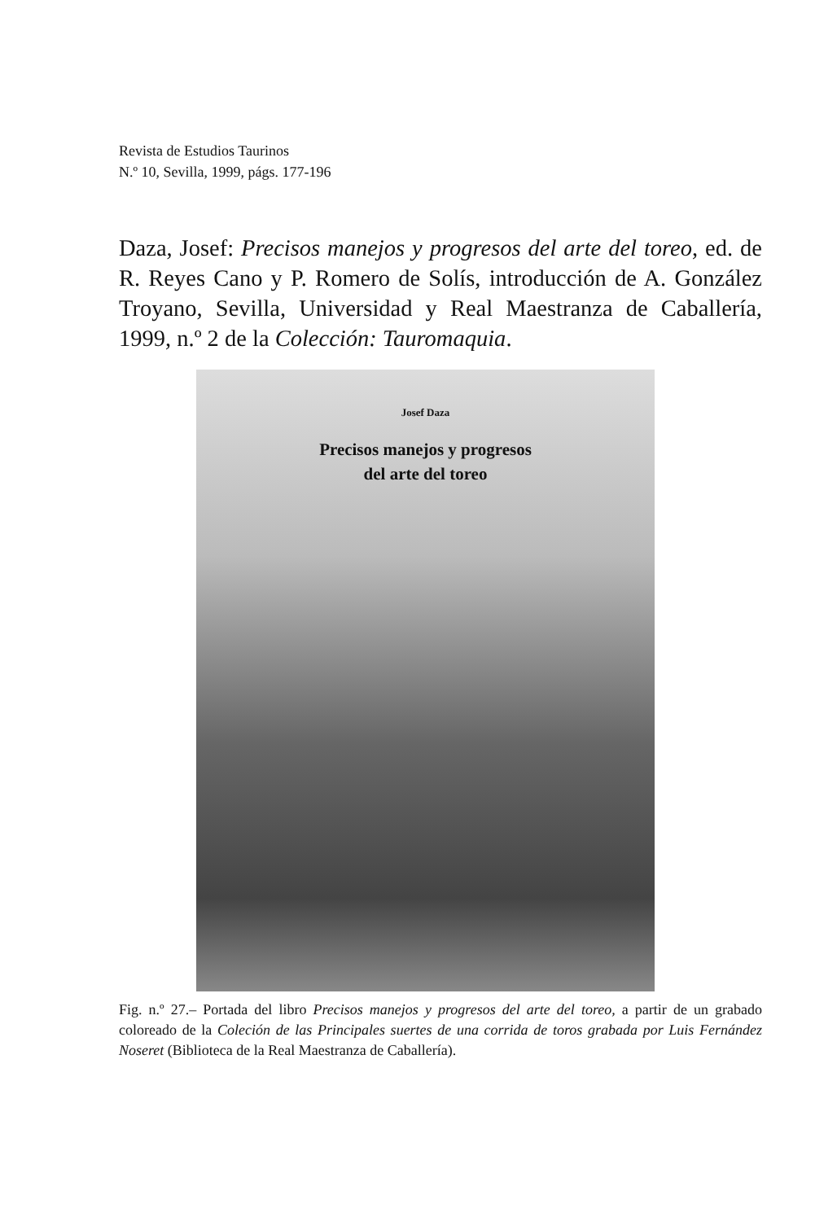Revista de Estudios Taurinos
N.º 10, Sevilla, 1999, págs. 177-196
Daza, Josef: Precisos manejos y progresos del arte del toreo, ed. de R. Reyes Cano y P. Romero de Solís, introducción de A. González Troyano, Sevilla, Universidad y Real Maestranza de Caballería, 1999, n.º 2 de la Colección: Tauromaquia.
Josef Daza
Precisos manejos y progresos
del arte del toreo
Fig. n.º 27.– Portada del libro Precisos manejos y progresos del arte del toreo, a partir de un grabado coloreado de la Coleción de las Principales suertes de una corrida de toros grabada por Luis Fernández Noseret (Biblioteca de la Real Maestranza de Caballería).